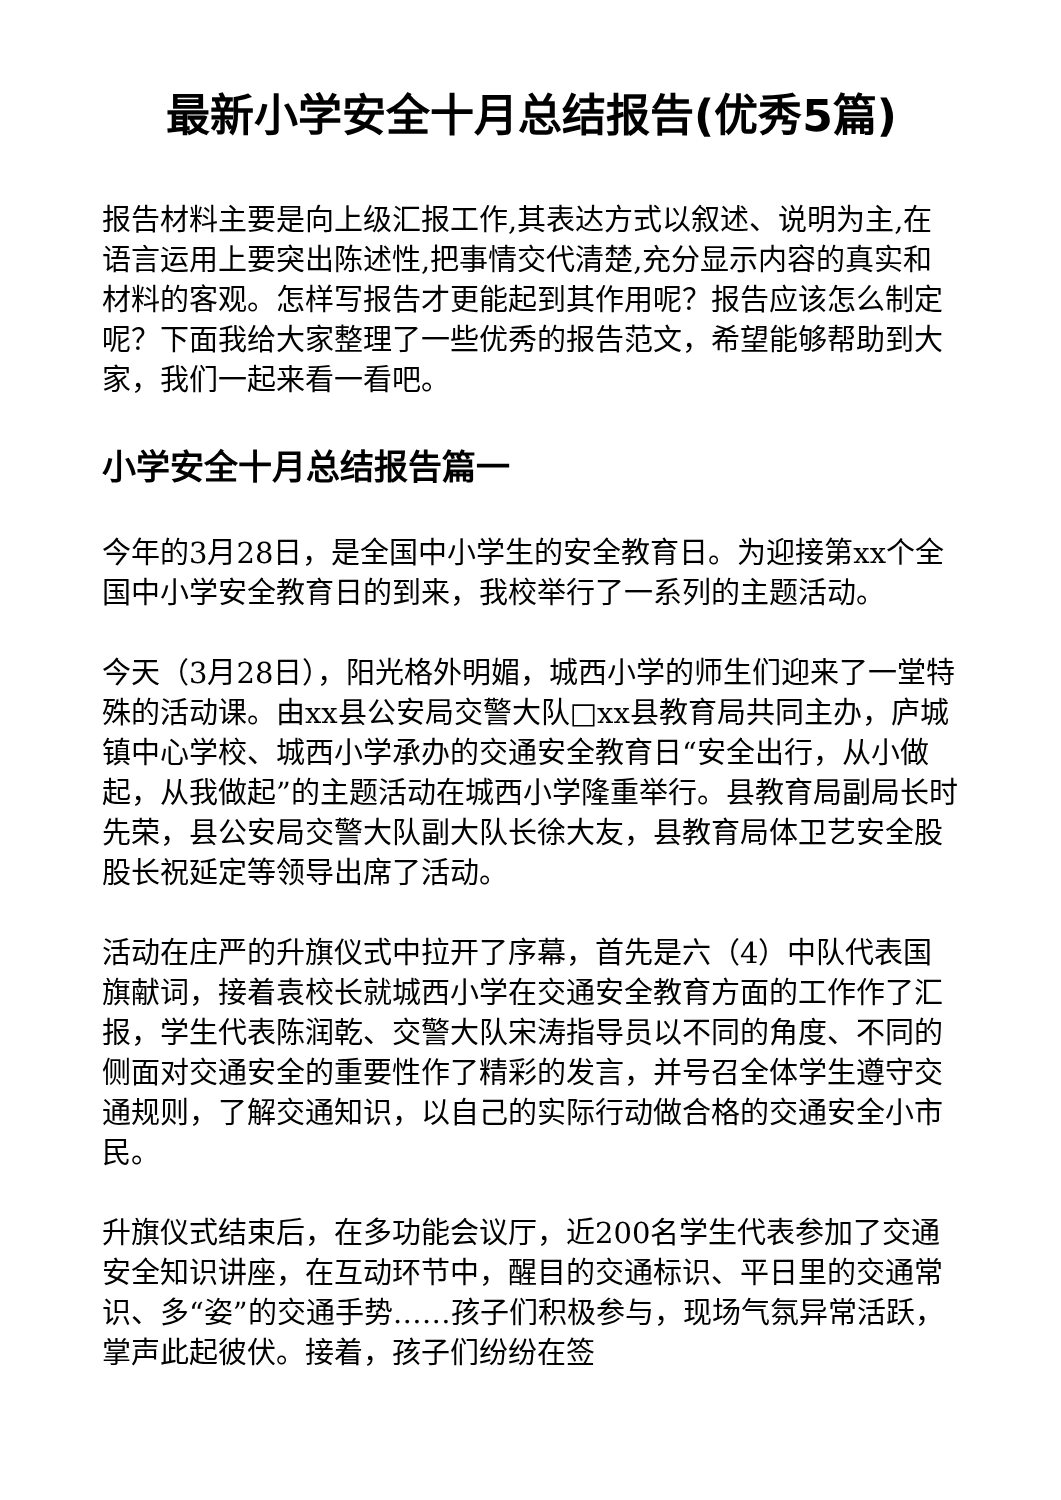最新小学安全十月总结报告(优秀5篇)
报告材料主要是向上级汇报工作,其表达方式以叙述、说明为主,在语言运用上要突出陈述性,把事情交代清楚,充分显示内容的真实和材料的客观。怎样写报告才更能起到其作用呢？报告应该怎么制定呢？下面我给大家整理了一些优秀的报告范文，希望能够帮助到大家，我们一起来看一看吧。
小学安全十月总结报告篇一
今年的3月28日，是全国中小学生的安全教育日。为迎接第xx个全国中小学安全教育日的到来，我校举行了一系列的主题活动。
今天（3月28日），阳光格外明媚，城西小学的师生们迎来了一堂特殊的活动课。由xx县公安局交警大队□xx县教育局共同主办，庐城镇中心学校、城西小学承办的交通安全教育日“安全出行，从小做起，从我做起”的主题活动在城西小学隆重举行。县教育局副局长时先荣，县公安局交警大队副大队长徐大友，县教育局体卫艺安全股股长祝延定等领导出席了活动。
活动在庄严的升旗仪式中拉开了序幕，首先是六（4）中队代表国旗献词，接着袁校长就城西小学在交通安全教育方面的工作作了汇报，学生代表陈润乾、交警大队宋涛指导员以不同的角度、不同的侧面对交通安全的重要性作了精彩的发言，并号召全体学生遵守交通规则，了解交通知识，以自己的实际行动做合格的交通安全小市民。
升旗仪式结束后，在多功能会议厅，近200名学生代表参加了交通安全知识讲座，在互动环节中，醒目的交通标识、平日里的交通常识、多“姿”的交通手势……孩子们积极参与，现场气氛异常活跃，掌声此起彼伏。接着，孩子们纷纷在签